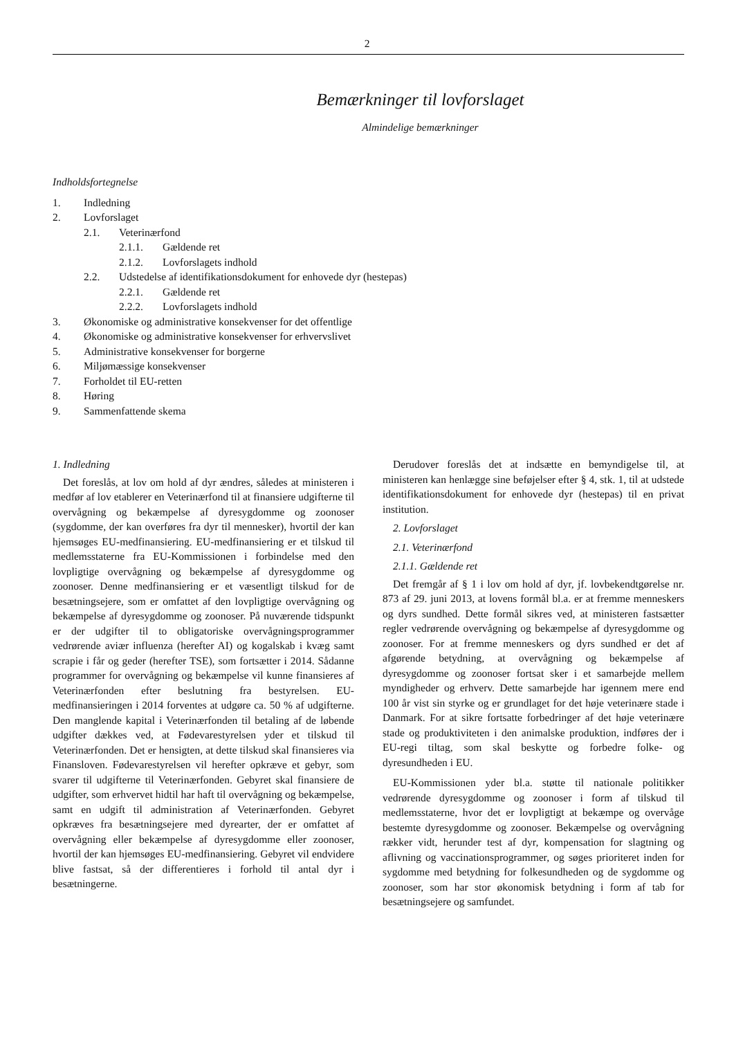2
Bemærkninger til lovforslaget
Almindelige bemærkninger
Indholdsfortegnelse
1. Indledning
2. Lovforslaget
2.1. Veterinærfond
2.1.1. Gældende ret
2.1.2. Lovforslagets indhold
2.2. Udstedelse af identifikationsdokument for enhovede dyr (hestepas)
2.2.1. Gældende ret
2.2.2. Lovforslagets indhold
3. Økonomiske og administrative konsekvenser for det offentlige
4. Økonomiske og administrative konsekvenser for erhvervslivet
5. Administrative konsekvenser for borgerne
6. Miljømæssige konsekvenser
7. Forholdet til EU-retten
8. Høring
9. Sammenfattende skema
1. Indledning
Det foreslås, at lov om hold af dyr ændres, således at ministeren i medfør af lov etablerer en Veterinærfond til at finansiere udgifterne til overvågning og bekæmpelse af dyresygdomme og zoonoser (sygdomme, der kan overføres fra dyr til mennesker), hvortil der kan hjemsøges EU-medfinansiering. EU-medfinansiering er et tilskud til medlemsstaterne fra EU-Kommissionen i forbindelse med den lovpligtige overvågning og bekæmpelse af dyresygdomme og zoonoser. Denne medfinansiering er et væsentligt tilskud for de besætningsejere, som er omfattet af den lovpligtige overvågning og bekæmpelse af dyresygdomme og zoonoser. På nuværende tidspunkt er der udgifter til to obligatoriske overvågningsprogrammer vedrørende aviær influenza (herefter AI) og kogalskab i kvæg samt scrapie i får og geder (herefter TSE), som fortsætter i 2014. Sådanne programmer for overvågning og bekæmpelse vil kunne finansieres af Veterinærfonden efter beslutning fra bestyrelsen. EU-medfinansieringen i 2014 forventes at udgøre ca. 50 % af udgifterne. Den manglende kapital i Veterinærfonden til betaling af de løbende udgifter dækkes ved, at Fødevarestyrelsen yder et tilskud til Veterinærfonden. Det er hensigten, at dette tilskud skal finansieres via Finansloven. Fødevarestyrelsen vil herefter opkræve et gebyr, som svarer til udgifterne til Veterinærfonden. Gebyret skal finansiere de udgifter, som erhvervet hidtil har haft til overvågning og bekæmpelse, samt en udgift til administration af Veterinærfonden. Gebyret opkræves fra besætningsejere med dyrearter, der er omfattet af overvågning eller bekæmpelse af dyresygdomme eller zoonoser, hvortil der kan hjemsøges EU-medfinansiering. Gebyret vil endvidere blive fastsat, så der differentieres i forhold til antal dyr i besætningerne.
Derudover foreslås det at indsætte en bemyndigelse til, at ministeren kan henlægge sine beføjelser efter § 4, stk. 1, til at udstede identifikationsdokument for enhovede dyr (hestepas) til en privat institution.
2. Lovforslaget
2.1. Veterinærfond
2.1.1. Gældende ret
Det fremgår af § 1 i lov om hold af dyr, jf. lovbekendtgørelse nr. 873 af 29. juni 2013, at lovens formål bl.a. er at fremme menneskers og dyrs sundhed. Dette formål sikres ved, at ministeren fastsætter regler vedrørende overvågning og bekæmpelse af dyresygdomme og zoonoser. For at fremme menneskers og dyrs sundhed er det af afgørende betydning, at overvågning og bekæmpelse af dyresygdomme og zoonoser fortsat sker i et samarbejde mellem myndigheder og erhverv. Dette samarbejde har igennem mere end 100 år vist sin styrke og er grundlaget for det høje veterinære stade i Danmark. For at sikre fortsatte forbedringer af det høje veterinære stade og produktiviteten i den animalske produktion, indføres der i EU-regi tiltag, som skal beskytte og forbedre folke- og dyresundheden i EU.
EU-Kommissionen yder bl.a. støtte til nationale politikker vedrørende dyresygdomme og zoonoser i form af tilskud til medlemsstaterne, hvor det er lovpligtigt at bekæmpe og overvåge bestemte dyresygdomme og zoonoser. Bekæmpelse og overvågning rækker vidt, herunder test af dyr, kompensation for slagtning og aflivning og vaccinationsprogrammer, og søges prioriteret inden for sygdomme med betydning for folkesundheden og de sygdomme og zoonoser, som har stor økonomisk betydning i form af tab for besætningsejere og samfundet.